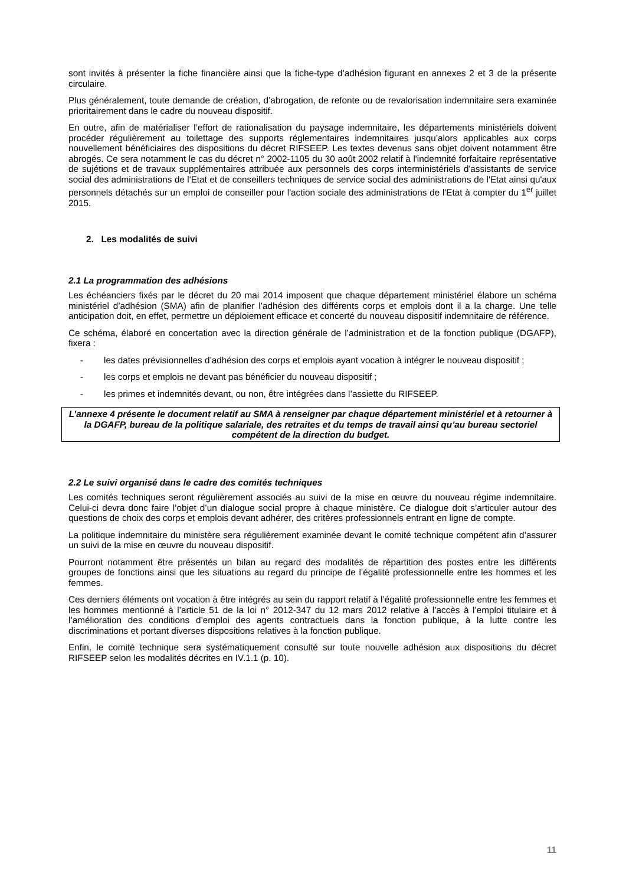sont invités à présenter la fiche financière ainsi que la fiche-type d’adhésion figurant en annexes 2 et 3 de la présente circulaire.
Plus généralement, toute demande de création, d’abrogation, de refonte ou de revalorisation indemnitaire sera examinée prioritairement dans le cadre du nouveau dispositif.
En outre, afin de matérialiser l’effort de rationalisation du paysage indemnitaire, les départements ministériels doivent procéder régulièrement au toilettage des supports réglementaires indemnitaires jusqu’alors applicables aux corps nouvellement bénéficiaires des dispositions du décret RIFSEEP. Les textes devenus sans objet doivent notamment être abrogés. Ce sera notamment le cas du décret n° 2002-1105 du 30 août 2002 relatif à l'indemnité forfaitaire représentative de sujétions et de travaux supplémentaires attribuée aux personnels des corps interministériels d'assistants de service social des administrations de l'Etat et de conseillers techniques de service social des administrations de l'Etat ainsi qu'aux personnels détachés sur un emploi de conseiller pour l'action sociale des administrations de l'Etat à compter du 1<sup>er</sup> juillet 2015.
2. Les modalités de suivi
2.1 La programmation des adhésions
Les échéanciers fixés par le décret du 20 mai 2014 imposent que chaque département ministériel élabore un schéma ministériel d’adhésion (SMA) afin de planifier l’adhésion des différents corps et emplois dont il a la charge. Une telle anticipation doit, en effet, permettre un déploiement efficace et concerté du nouveau dispositif indemnitaire de référence.
Ce schéma, élaboré en concertation avec la direction générale de l’administration et de la fonction publique (DGAFP), fixera :
- les dates prévisionnelles d’adhésion des corps et emplois ayant vocation à intégrer le nouveau dispositif ;
- les corps et emplois ne devant pas bénéficier du nouveau dispositif ;
- les primes et indemnités devant, ou non, être intégrées dans l’assiette du RIFSEEP.
L’annexe 4 présente le document relatif au SMA à renseigner par chaque département ministériel et à retourner à la DGAFP, bureau de la politique salariale, des retraites et du temps de travail ainsi qu’au bureau sectoriel compétent de la direction du budget.
2.2 Le suivi organisé dans le cadre des comités techniques
Les comités techniques seront régulièrement associés au suivi de la mise en œuvre du nouveau régime indemnitaire. Celui-ci devra donc faire l’objet d’un dialogue social propre à chaque ministère. Ce dialogue doit s’articuler autour des questions de choix des corps et emplois devant adhérer, des critères professionnels entrant en ligne de compte.
La politique indemnitaire du ministère sera régulièrement examinée devant le comité technique compétent afin d’assurer un suivi de la mise en œuvre du nouveau dispositif.
Pourront notamment être présentés un bilan au regard des modalités de répartition des postes entre les différents groupes de fonctions ainsi que les situations au regard du principe de l’égalité professionnelle entre les hommes et les femmes.
Ces derniers éléments ont vocation à être intégrés au sein du rapport relatif à l’égalité professionnelle entre les femmes et les hommes mentionné à l’article 51 de la loi n° 2012-347 du 12 mars 2012 relative à l’accès à l’emploi titulaire et à l’amélioration des conditions d’emploi des agents contractuels dans la fonction publique, à la lutte contre les discriminations et portant diverses dispositions relatives à la fonction publique.
Enfin, le comité technique sera systématiquement consulté sur toute nouvelle adhésion aux dispositions du décret RIFSEEP selon les modalités décrites en IV.1.1 (p. 10).
11